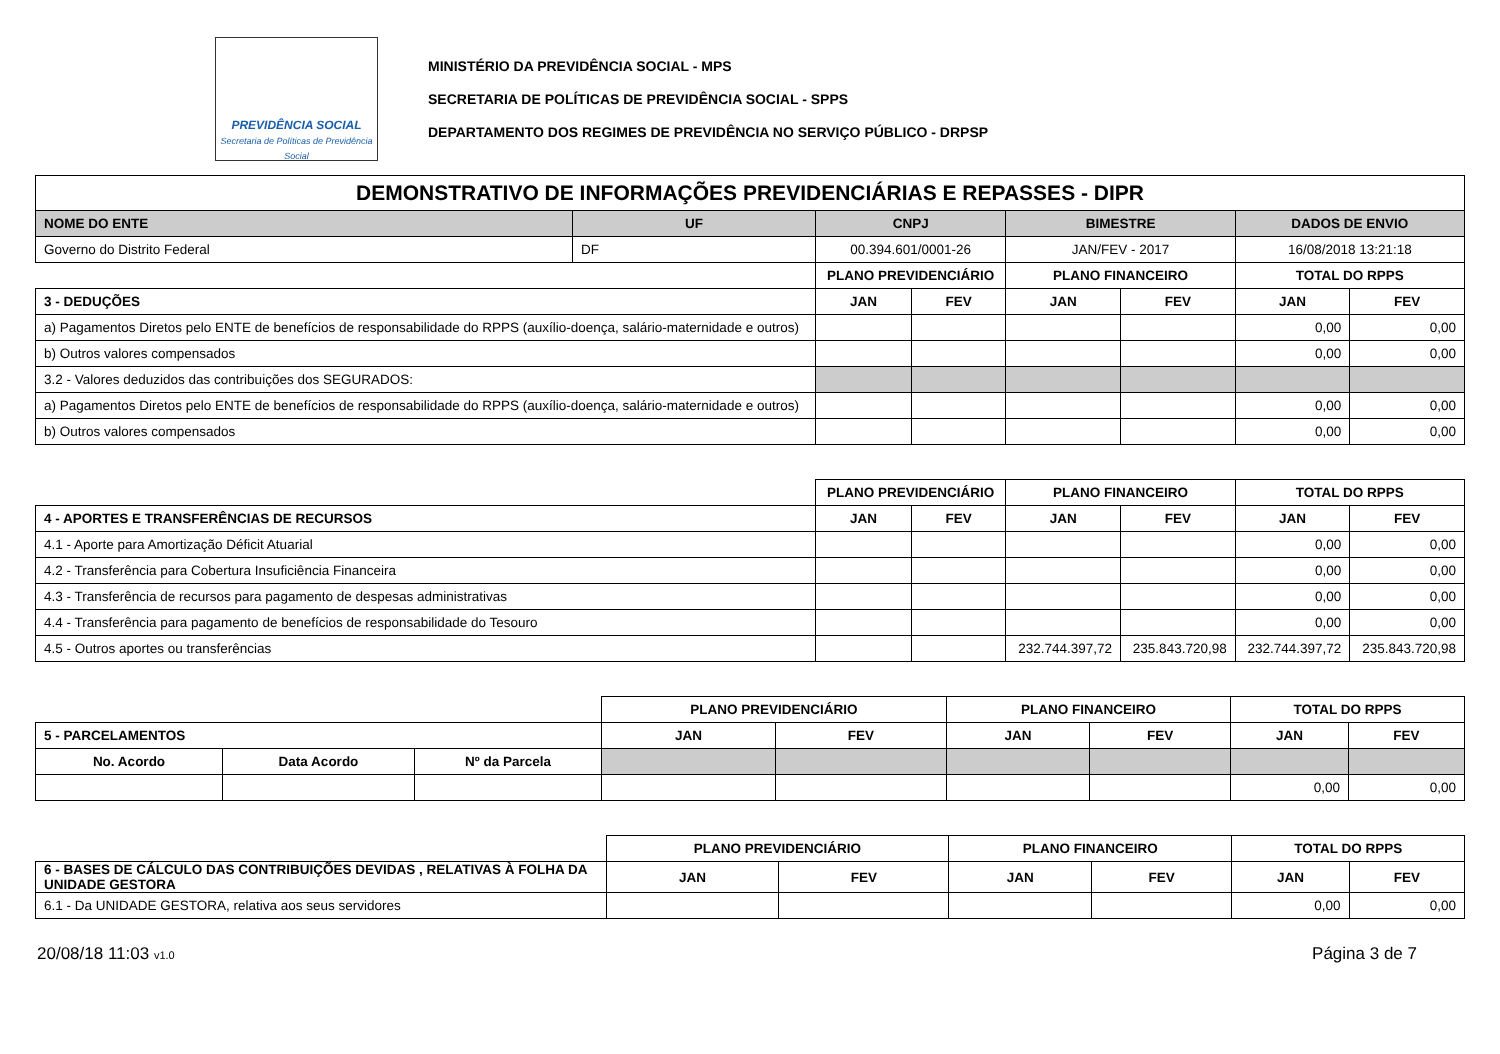PREVIDÊNCIA SOCIAL
Secretaria de Políticas de Previdência Social
MINISTÉRIO DA PREVIDÊNCIA SOCIAL - MPS
SECRETARIA DE POLÍTICAS DE PREVIDÊNCIA SOCIAL - SPPS
DEPARTAMENTO DOS REGIMES DE PREVIDÊNCIA NO SERVIÇO PÚBLICO - DRPSP
| DEMONSTRATIVO DE INFORMAÇÕES PREVIDENCIÁRIAS E REPASSES - DIPR | | | | | | | |
| NOME DO ENTE | UF | CNPJ | | BIMESTRE | | DADOS DE ENVIO | |
| Governo do Distrito Federal | DF | 00.394.601/0001-26 | | JAN/FEV - 2017 | | 16/08/2018 13:21:18 | |
| | | PLANO PREVIDENCIÁRIO | | PLANO FINANCEIRO | | TOTAL DO RPPS | |
| 3 - DEDUÇÕES | | JAN | FEV | JAN | FEV | JAN | FEV |
| a) Pagamentos Diretos pelo ENTE de benefícios de responsabilidade do RPPS (auxílio-doença, salário-maternidade e outros) | | | | | | 0,00 | 0,00 |
| b) Outros valores compensados | | | | | | 0,00 | 0,00 |
| 3.2 - Valores deduzidos das contribuições dos SEGURADOS: | | | | | | | |
| a) Pagamentos Diretos pelo ENTE de benefícios de responsabilidade do RPPS (auxílio-doença, salário-maternidade e outros) | | | | | | 0,00 | 0,00 |
| b) Outros valores compensados | | | | | | 0,00 | 0,00 |
| | | PLANO PREVIDENCIÁRIO | | PLANO FINANCEIRO | | TOTAL DO RPPS | |
| 4 - APORTES E TRANSFERÊNCIAS DE RECURSOS | | JAN | FEV | JAN | FEV | JAN | FEV |
| 4.1 - Aporte para Amortização Déficit Atuarial | | | | | | 0,00 | 0,00 |
| 4.2 - Transferência para Cobertura Insuficiência Financeira | | | | | | 0,00 | 0,00 |
| 4.3 - Transferência de recursos para pagamento de despesas administrativas | | | | | | 0,00 | 0,00 |
| 4.4 - Transferência para pagamento de benefícios de responsabilidade do Tesouro | | | | | | 0,00 | 0,00 |
| 4.5 - Outros aportes ou transferências | | | | 232.744.397,72 | 235.843.720,98 | 232.744.397,72 | 235.843.720,98 |
| | | | PLANO PREVIDENCIÁRIO | | PLANO FINANCEIRO | | TOTAL DO RPPS | |
| 5 - PARCELAMENTOS | | | JAN | FEV | JAN | FEV | JAN | FEV |
| No. Acordo | Data Acordo | Nº da Parcela | | | | | | |
| | | | | | | | 0,00 | 0,00 |
| | PLANO PREVIDENCIÁRIO | | PLANO FINANCEIRO | | TOTAL DO RPPS | |
| 6 - BASES DE CÁLCULO DAS CONTRIBUIÇÕES DEVIDAS , RELATIVAS À FOLHA DA UNIDADE GESTORA | JAN | FEV | JAN | FEV | JAN | FEV |
| 6.1 - Da UNIDADE GESTORA, relativa aos seus servidores | | | | | 0,00 | 0,00 |
20/08/18 11:03 v1.0 Página 3 de 7